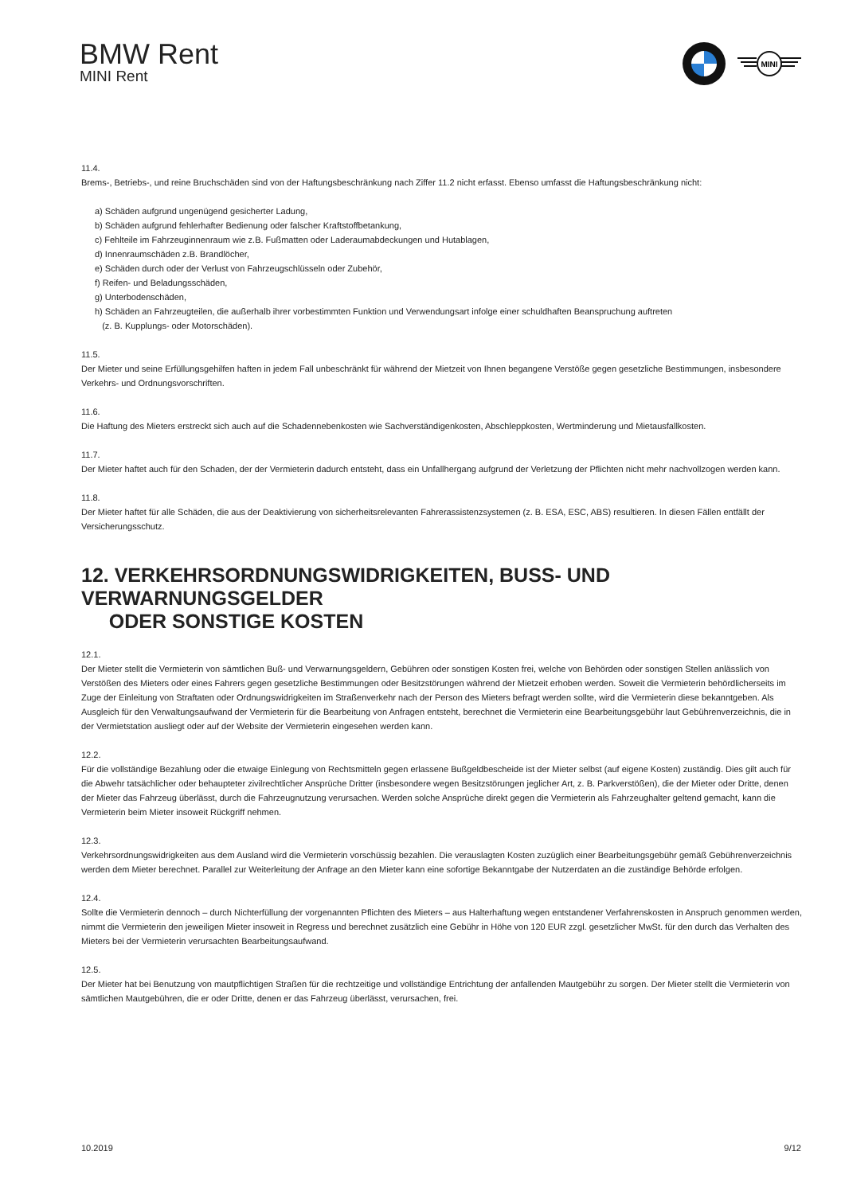BMW Rent
MINI Rent
MINI
11.4.
Brems-, Betriebs-, und reine Bruchschäden sind von der Haftungsbeschränkung nach Ziffer 11.2 nicht erfasst. Ebenso umfasst die Haftungsbeschränkung nicht:
a) Schäden aufgrund ungenügend gesicherter Ladung,
b) Schäden aufgrund fehlerhafter Bedienung oder falscher Kraftstoffbetankung,
c) Fehlteile im Fahrzeuginnenraum wie z.B. Fußmatten oder Laderaumabdeckungen und Hutablagen,
d) Innenraumschäden z.B. Brandlöcher,
e) Schäden durch oder der Verlust von Fahrzeugschlüsseln oder Zubehör,
f) Reifen- und Beladungsschäden,
g) Unterbodenschäden,
h) Schäden an Fahrzeugteilen, die außerhalb ihrer vorbestimmten Funktion und Verwendungsart infolge einer schuldhaften Beanspruchung auftreten
(z. B. Kupplungs- oder Motorschäden).
11.5.
Der Mieter und seine Erfüllungsgehilfen haften in jedem Fall unbeschränkt für während der Mietzeit von Ihnen begangene Verstöße gegen gesetzliche Bestimmungen, insbesondere Verkehrs- und Ordnungsvorschriften.
11.6.
Die Haftung des Mieters erstreckt sich auch auf die Schadennebenkosten wie Sachverständigenkosten, Abschleppkosten, Wertminderung und Mietausfallkosten.
11.7.
Der Mieter haftet auch für den Schaden, der der Vermieterin dadurch entsteht, dass ein Unfallhergang aufgrund der Verletzung der Pflichten nicht mehr nachvollzogen werden kann.
11.8.
Der Mieter haftet für alle Schäden, die aus der Deaktivierung von sicherheitsrelevanten Fahrerassistenzsystemen (z. B. ESA, ESC, ABS) resultieren. In diesen Fällen entfällt der Versicherungsschutz.
12. VERKEHRSORDNUNGSWIDRIGKEITEN, BUSS- UND VERWARNUNGSGELDER
ODER SONSTIGE KOSTEN
12.1.
Der Mieter stellt die Vermieterin von sämtlichen Buß- und Verwarnungsgeldern, Gebühren oder sonstigen Kosten frei, welche von Behörden oder sonstigen Stellen anlässlich von Verstößen des Mieters oder eines Fahrers gegen gesetzliche Bestimmungen oder Besitzstörungen während der Mietzeit erhoben werden. Soweit die Vermieterin behördlicherseits im Zuge der Einleitung von Straftaten oder Ordnungswidrigkeiten im Straßenverkehr nach der Person des Mieters befragt werden sollte, wird die Vermieterin diese bekanntgeben. Als Ausgleich für den Verwaltungsaufwand der Vermieterin für die Bearbeitung von Anfragen entsteht, berechnet die Vermieterin eine Bearbeitungsgebühr laut Gebührenverzeichnis, die in der Vermietstation ausliegt oder auf der Website der Vermieterin eingesehen werden kann.
12.2.
Für die vollständige Bezahlung oder die etwaige Einlegung von Rechtsmitteln gegen erlassene Bußgeldbescheide ist der Mieter selbst (auf eigene Kosten) zuständig. Dies gilt auch für die Abwehr tatsächlicher oder behaupteter zivilrechtlicher Ansprüche Dritter (insbesondere wegen Besitzstörungen jeglicher Art, z. B. Parkverstößen), die der Mieter oder Dritte, denen der Mieter das Fahrzeug überlässt, durch die Fahrzeugnutzung verursachen. Werden solche Ansprüche direkt gegen die Vermieterin als Fahrzeughalter geltend gemacht, kann die Vermieterin beim Mieter insoweit Rückgriff nehmen.
12.3.
Verkehrsordnungswidrigkeiten aus dem Ausland wird die Vermieterin vorschüssig bezahlen. Die verauslagten Kosten zuzüglich einer Bearbeitungsgebühr gemäß Gebührenverzeichnis werden dem Mieter berechnet. Parallel zur Weiterleitung der Anfrage an den Mieter kann eine sofortige Bekanntgabe der Nutzerdaten an die zuständige Behörde erfolgen.
12.4.
Sollte die Vermieterin dennoch – durch Nichterfüllung der vorgenannten Pflichten des Mieters – aus Halterhaftung wegen entstandener Verfahrenskosten in Anspruch genommen werden, nimmt die Vermieterin den jeweiligen Mieter insoweit in Regress und berechnet zusätzlich eine Gebühr in Höhe von 120 EUR zzgl. gesetzlicher MwSt. für den durch das Verhalten des Mieters bei der Vermieterin verursachten Bearbeitungsaufwand.
12.5.
Der Mieter hat bei Benutzung von mautpflichtigen Straßen für die rechtzeitige und vollständige Entrichtung der anfallenden Mautgebühr zu sorgen. Der Mieter stellt die Vermieterin von sämtlichen Mautgebühren, die er oder Dritte, denen er das Fahrzeug überlässt, verursachen, frei.
10.2019 9/12